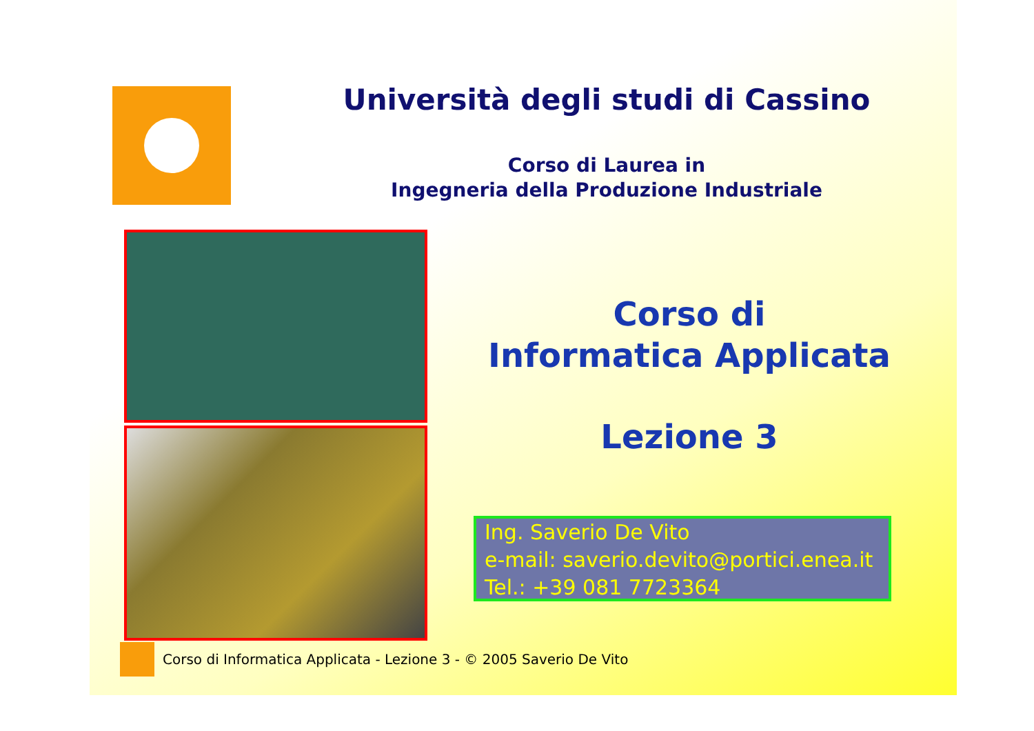Università degli studi di Cassino
Corso di Laurea in
Ingegneria della Produzione Industriale
Corso di
Informatica Applicata
Lezione 3
Ing. Saverio De Vito
e-mail: saverio.devito@portici.enea.it
Tel.: +39 081 7723364
Corso di Informatica Applicata - Lezione 3 - © 2005 Saverio De Vito